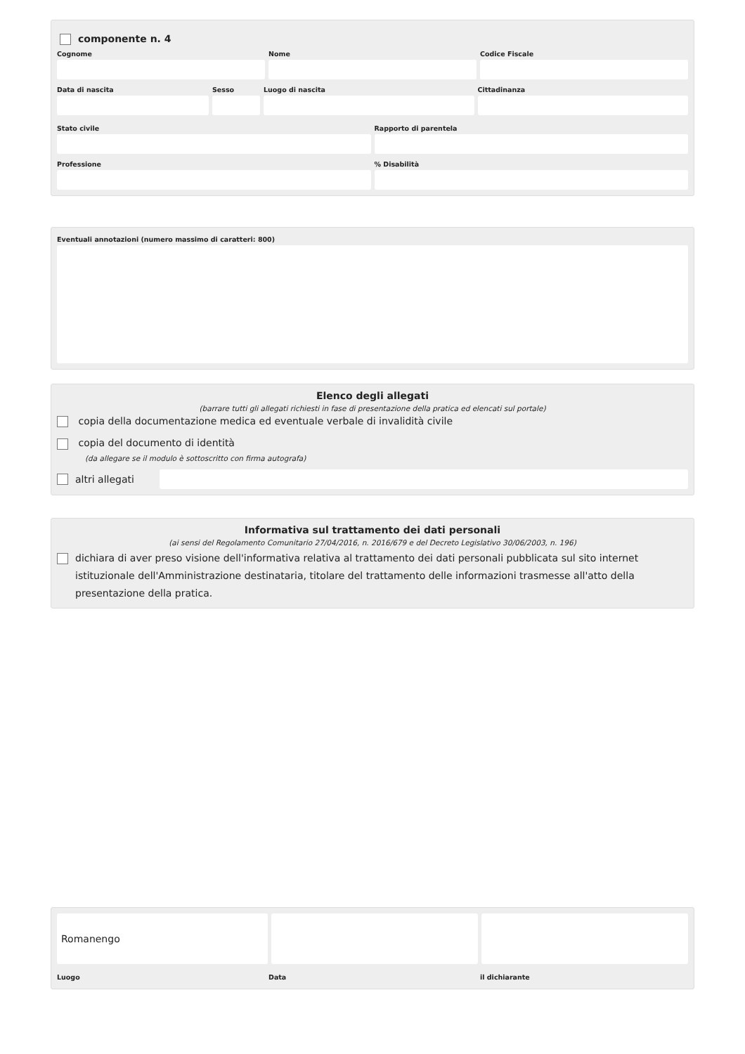componente n. 4
Cognome Nome Codice Fiscale
Data di nascita Sesso Luogo di nascita Cittadinanza
Stato civile Rapporto di parentela
Professione % Disabilità
Eventuali annotazioni (numero massimo di caratteri: 800)
Elenco degli allegati
(barrare tutti gli allegati richiesti in fase di presentazione della pratica ed elencati sul portale)
copia della documentazione medica ed eventuale verbale di invalidità civile
copia del documento di identità
(da allegare se il modulo è sottoscritto con firma autografa)
altri allegati
Informativa sul trattamento dei dati personali
(ai sensi del Regolamento Comunitario 27/04/2016, n. 2016/679 e del Decreto Legislativo 30/06/2003, n. 196)
dichiara di aver preso visione dell'informativa relativa al trattamento dei dati personali pubblicata sul sito internet istituzionale dell'Amministrazione destinataria, titolare del trattamento delle informazioni trasmesse all'atto della presentazione della pratica.
Romanengo
Luogo Data il dichiarante